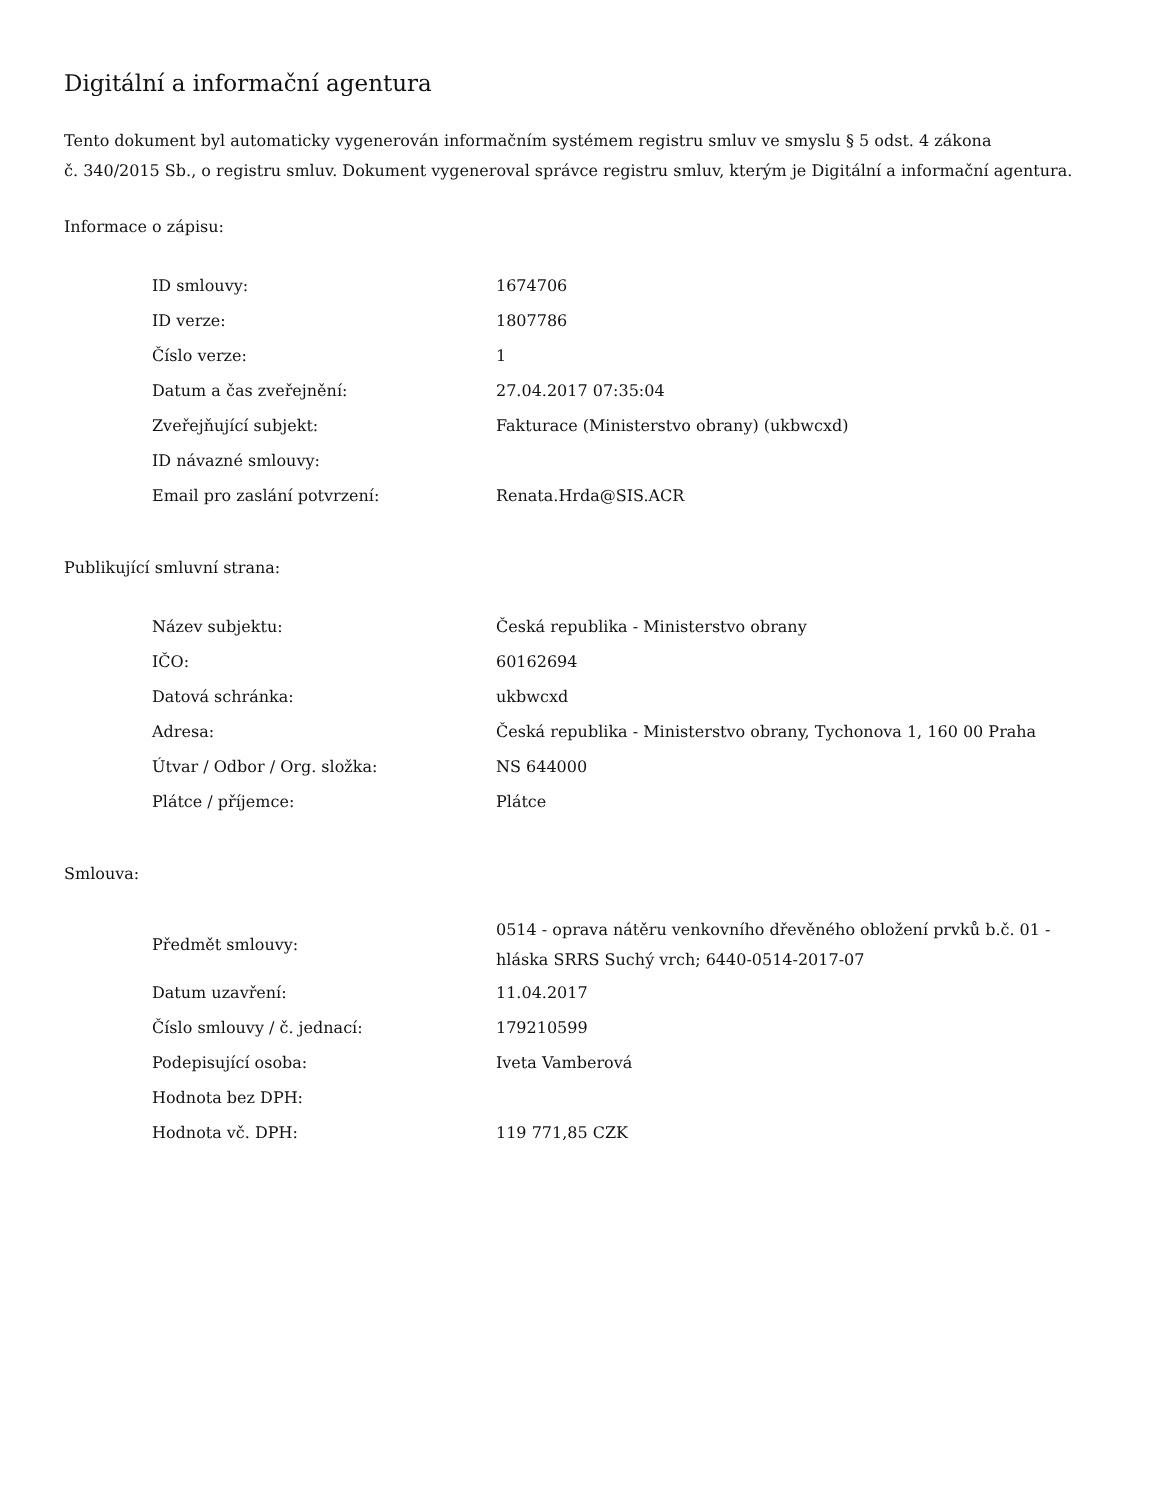Digitální a informační agentura
Tento dokument byl automaticky vygenerován informačním systémem registru smluv ve smyslu § 5 odst. 4 zákona
č. 340/2015 Sb., o registru smluv. Dokument vygeneroval správce registru smluv, kterým je Digitální a informační agentura.
Informace o zápisu:
| ID smlouvy: | 1674706 |
| ID verze: | 1807786 |
| Číslo verze: | 1 |
| Datum a čas zveřejnění: | 27.04.2017 07:35:04 |
| Zveřejňující subjekt: | Fakturace (Ministerstvo obrany) (ukbwcxd) |
| ID návazné smlouvy: | |
| Email pro zaslání potvrzení: | Renata.Hrda@SIS.ACR |
Publikující smluvní strana:
| Název subjektu: | Česká republika - Ministerstvo obrany |
| IČO: | 60162694 |
| Datová schránka: | ukbwcxd |
| Adresa: | Česká republika - Ministerstvo obrany, Tychonova 1, 160 00 Praha |
| Útvar / Odbor / Org. složka: | NS 644000 |
| Plátce / příjemce: | Plátce |
Smlouva:
| Předmět smlouvy: | 0514 - oprava nátěru venkovního dřevěného obložení prvků b.č. 01 - hláska SRRS Suchý vrch; 6440-0514-2017-07 |
| Datum uzavření: | 11.04.2017 |
| Číslo smlouvy / č. jednací: | 179210599 |
| Podepisující osoba: | Iveta Vamberová |
| Hodnota bez DPH: | |
| Hodnota vč. DPH: | 119 771,85 CZK |